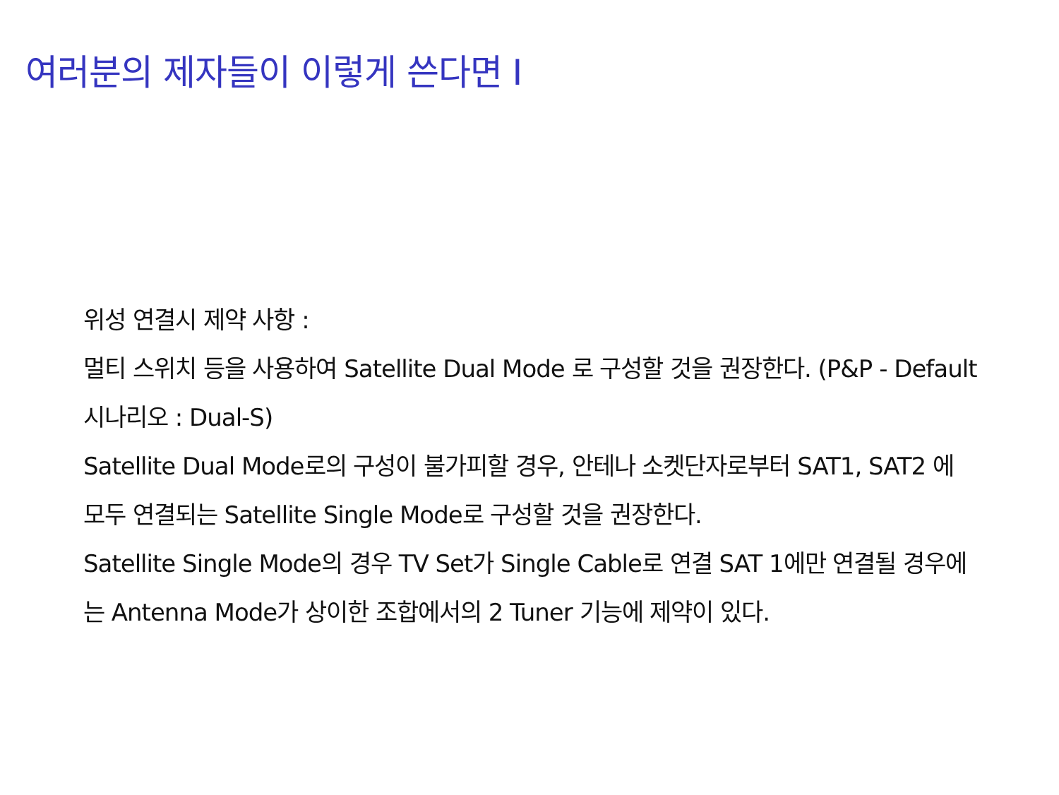여러분의 제자들이 이렇게 쓴다면 I
위성 연결시 제약 사항 :
멀티 스위치 등을 사용하여 Satellite Dual Mode 로 구성할 것을 권장한다. (P&P - Default 시나리오 : Dual-S)
Satellite Dual Mode로의 구성이 불가피할 경우, 안테나 소켓단자로부터 SAT1, SAT2 에 모두 연결되는 Satellite Single Mode로 구성할 것을 권장한다.
Satellite Single Mode의 경우 TV Set가 Single Cable로 연결 SAT 1에만 연결될 경우에는 Antenna Mode가 상이한 조합에서의 2 Tuner 기능에 제약이 있다.